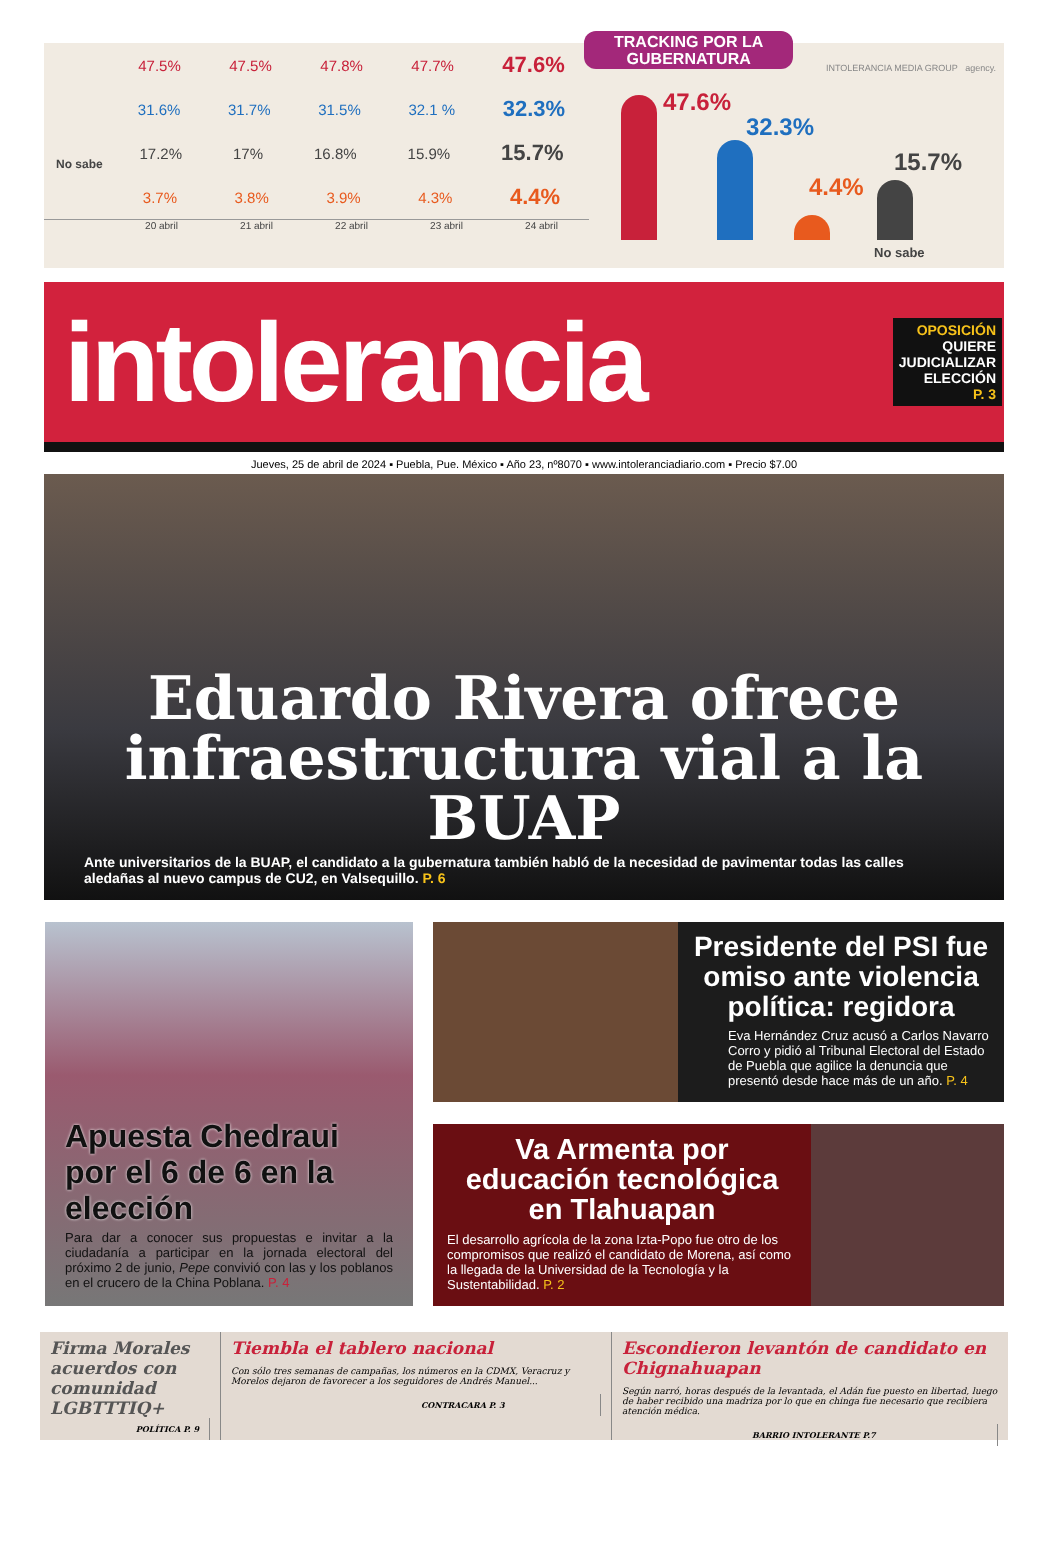TRACKING POR LA
GUBERNATURA
47.5% 47.5% 47.8% 47.7% 47.6%
31.6% 31.7% 31.5% 32.1 % 32.3%
No sabe 17.2% 17% 16.8% 15.9% 15.7%
3.7% 3.8% 3.9% 4.3% 4.4%
20 abril 21 abril 22 abril 23 abril 24 abril
INTOLERANCIA MEDIA GROUP agency.
47.6%
32.3%
4.4%
15.7%
No sabe
intolerancia
OPOSICIÓN
QUIERE
JUDICIALIZAR
ELECCIÓN
P. 3
Jueves, 25 de abril de 2024 ▪ Puebla, Pue. México ▪ Año 23, nº8070 ▪ www.intoleranciadiario.com ▪ Precio $7.00
Eduardo Rivera ofrece
infraestructura vial a la BUAP
Ante universitarios de la BUAP, el candidato a la gubernatura también habló de la necesidad de pavimentar todas las calles aledañas al nuevo campus de CU2, en Valsequillo. P. 6
Apuesta Chedraui por el 6 de 6 en la elección
Para dar a conocer sus propuestas e invitar a la ciudadanía a participar en la jornada electoral del próximo 2 de junio, Pepe convivió con las y los poblanos en el crucero de la China Poblana. P. 4
Presidente del PSI fue omiso ante violencia política: regidora
Eva Hernández Cruz acusó a Carlos Navarro Corro y pidió al Tribunal Electoral del Estado de Puebla que agilice la denuncia que presentó desde hace más de un año. P. 4
Va Armenta por educación tecnológica en Tlahuapan
El desarrollo agrícola de la zona Izta-Popo fue otro de los compromisos que realizó el candidato de Morena, así como la llegada de la Universidad de la Tecnología y la Sustentabilidad. P. 2
Firma Morales acuerdos con comunidad LGBTTTIQ+
POLÍTICA P. 9
Tiembla el tablero nacional
Con sólo tres semanas de campañas, los números en la CDMX, Veracruz y Morelos dejaron de favorecer a los seguidores de Andrés Manuel...
CONTRACARA P. 3
Escondieron levantón de candidato en Chignahuapan
Según narró, horas después de la levantada, el Adán fue puesto en libertad, luego de haber recibido una madriza por lo que en chinga fue necesario que recibiera atención médica.
BARRIO INTOLERANTE P.7